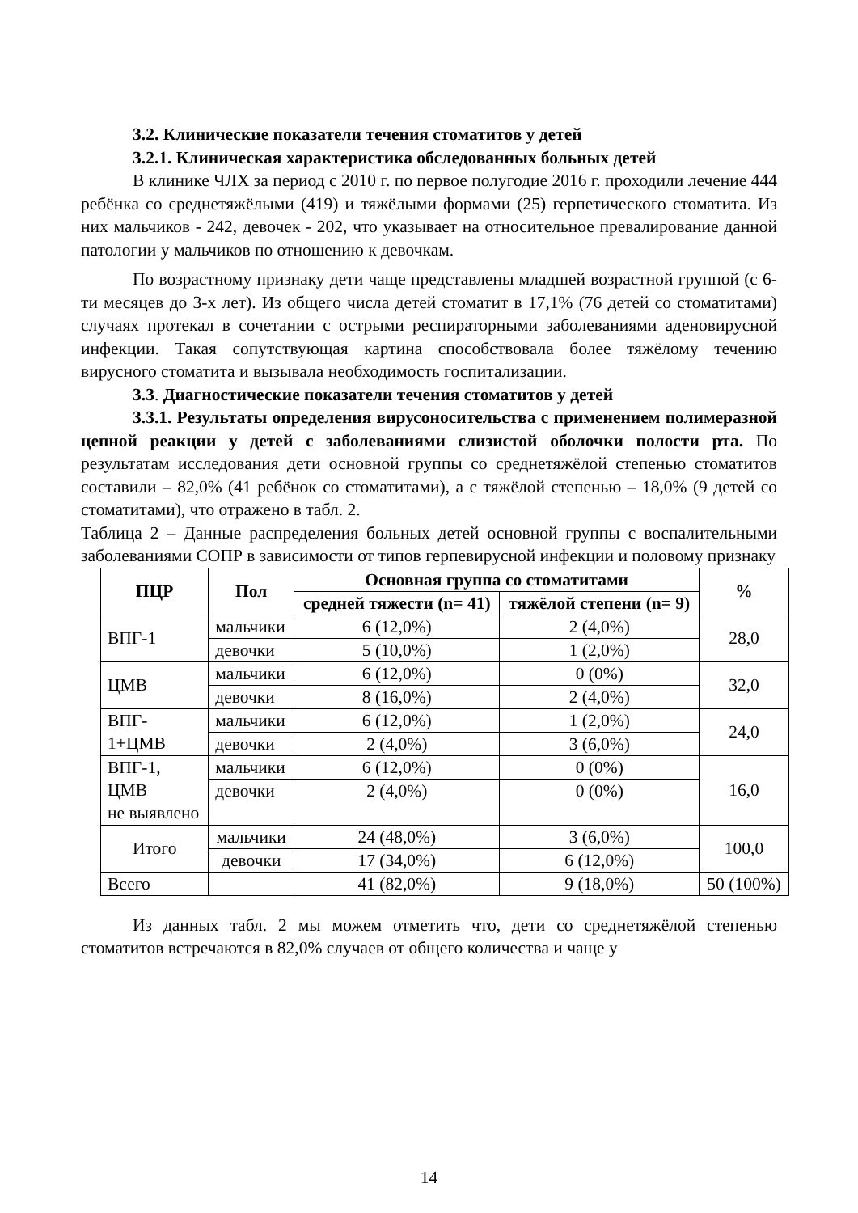3.2. Клинические показатели течения стоматитов у детей
3.2.1. Клиническая характеристика обследованных больных детей
В клинике ЧЛХ за период с 2010 г. по первое полугодие 2016 г. проходили лечение 444 ребёнка со среднетяжёлыми (419) и тяжёлыми формами (25) герпетического стоматита. Из них мальчиков - 242, девочек - 202, что указывает на относительное превалирование данной патологии у мальчиков по отношению к девочкам.
По возрастному признаку дети чаще представлены младшей возрастной группой (с 6-ти месяцев до 3-х лет). Из общего числа детей стоматит в 17,1% (76 детей со стоматитами) случаях протекал в сочетании с острыми респираторными заболеваниями аденовирусной инфекции. Такая сопутствующая картина способствовала более тяжёлому течению вирусного стоматита и вызывала необходимость госпитализации.
3.3. Диагностические показатели течения стоматитов у детей
3.3.1. Результаты определения вирусоносительства с применением полимеразной цепной реакции у детей с заболеваниями слизистой оболочки полости рта. По результатам исследования дети основной группы со среднетяжёлой степенью стоматитов составили – 82,0% (41 ребёнок со стоматитами), а с тяжёлой степенью – 18,0% (9 детей со стоматитами), что отражено в табл. 2.
Таблица 2 – Данные распределения больных детей основной группы с воспалительными заболеваниями СОПР в зависимости от типов герпевирусной инфекции и половому признаку
| ПЦР | Пол | Основная группа со стоматитами | | % |
| --- | --- | --- | --- | --- |
| | | средней тяжести (n= 41) | тяжёлой степени (n= 9) | |
| ВПГ-1 | мальчики | 6 (12,0%) | 2 (4,0%) | 28,0 |
| | девочки | 5 (10,0%) | 1 (2,0%) | |
| ЦМВ | мальчики | 6 (12,0%) | 0 (0%) | 32,0 |
| | девочки | 8 (16,0%) | 2 (4,0%) | |
| ВПГ- 1+ЦМВ | мальчики | 6 (12,0%) | 1 (2,0%) | 24,0 |
| | девочки | 2 (4,0%) | 3 (6,0%) | |
| ВПГ-1, ЦМВ не выявлено | мальчики | 6 (12,0%) | 0 (0%) | 16,0 |
| | девочки | 2 (4,0%) | 0 (0%) | |
| Итого | мальчики | 24 (48,0%) | 3 (6,0%) | 100,0 |
| | девочки | 17 (34,0%) | 6 (12,0%) | |
| Всего | | 41 (82,0%) | 9 (18,0%) | 50 (100%) |
Из данных табл. 2 мы можем отметить что, дети со среднетяжёлой степенью стоматитов встречаются в 82,0% случаев от общего количества и чаще у
14